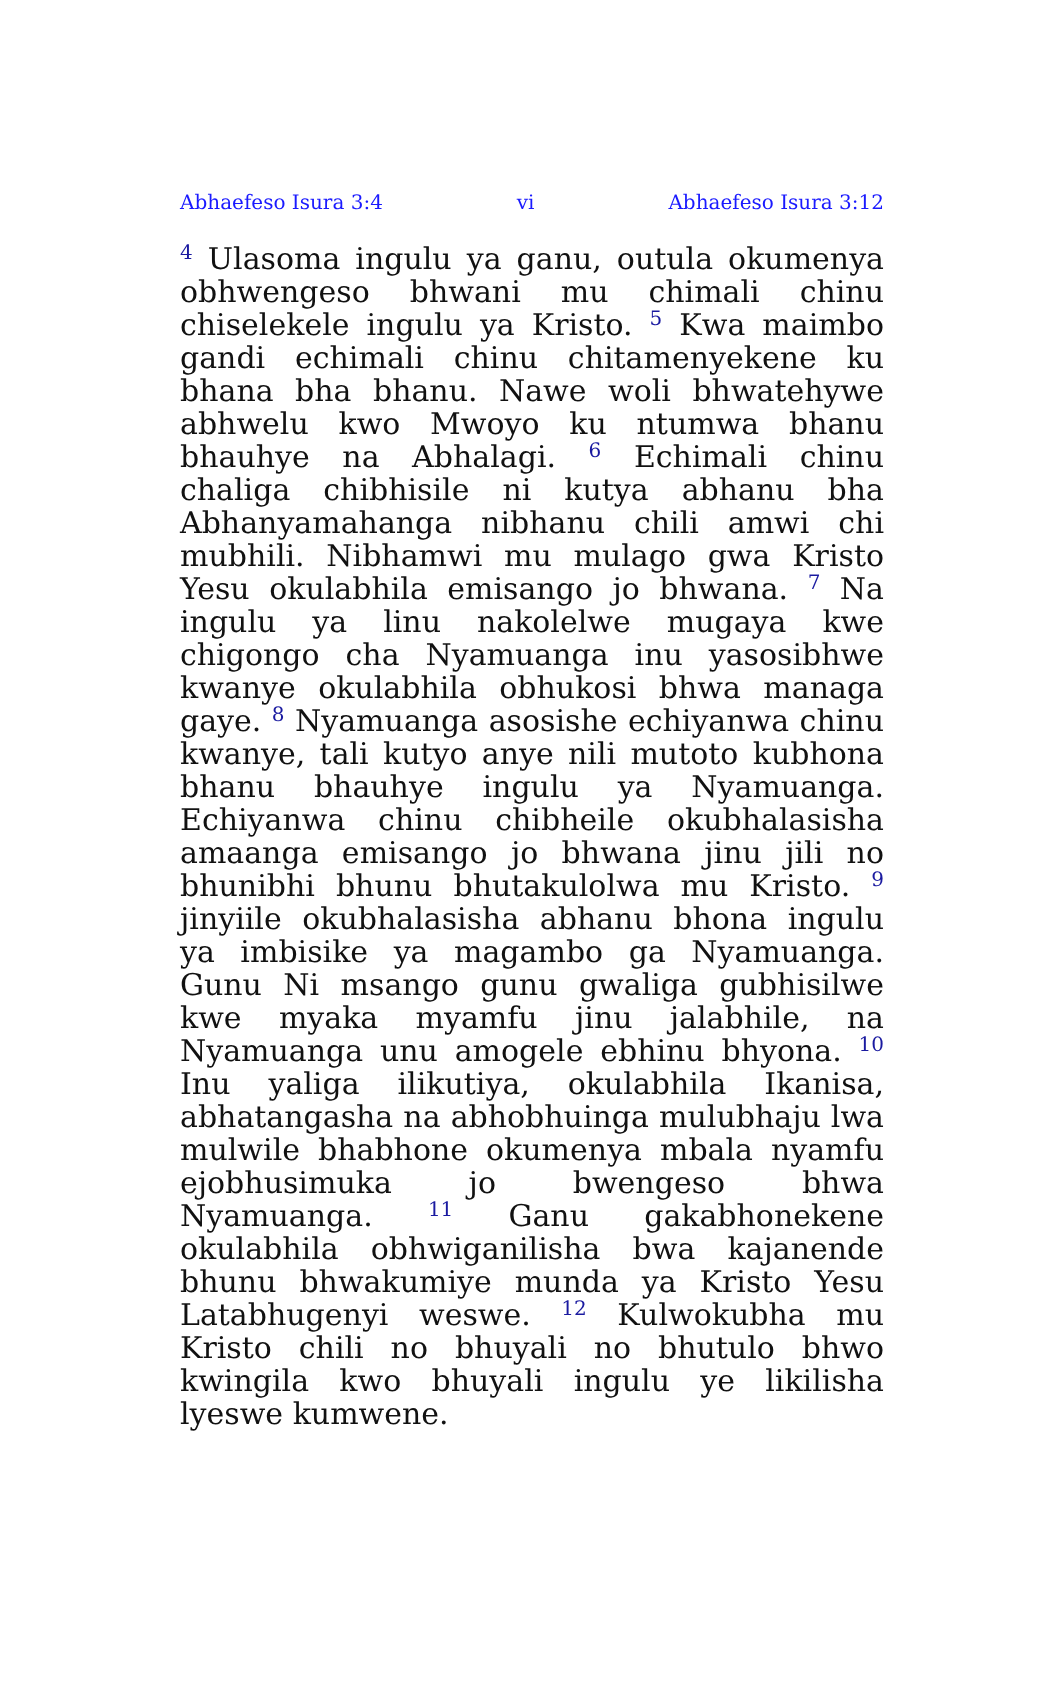Abhaefeso Isura 3:4 vi Abhaefeso Isura 3:12
<sup>4</sup> Ulasoma ingulu ya ganu, outula okumenya obhwengeso bhwani mu chimali chinu chiselekele ingulu ya Kristo. <sup>5</sup> Kwa maimbo gandi echimali chinu chitamenyekene ku bhana bha bhanu. Nawe woli bhwatehywe abhwelu kwo Mwoyo ku ntumwa bhanu bhauhye na Abhalagi. <sup>6</sup> Echimali chinu chaliga chibhisile ni kutya abhanu bha Abhanyamahanga nibhanu chili amwi chi mubhili. Nibhamwi mu mulago gwa Kristo Yesu okulabhila emisango jo bhwana. <sup>7</sup> Na ingulu ya linu nakolelwe mugaya kwe chigongo cha Nyamuanga inu yasosibhwe kwanye okulabhila obhukosi bhwa managa gaye. <sup>8</sup> Nyamuanga asosishe echiyanwa chinu kwanye, tali kutyo anye nili mutoto kubhona bhanu bhauhye ingulu ya Nyamuanga. Echiyanwa chinu chibheile okubhalasisha amaanga emisango jo bhwana jinu jili no bhunibhi bhunu bhutakulolwa mu Kristo. <sup>9</sup> jinyiile okubhalasisha abhanu bhona ingulu ya imbisike ya magambo ga Nyamuanga. Gunu Ni msango gunu gwaliga gubhisilwe kwe myaka myamfu jinu jalabhile, na Nyamuanga unu amogele ebhinu bhyona. <sup>10</sup> Inu yaliga ilikutiya, okulabhila Ikanisa, abhatangasha na abhobhuinga mulubhaju lwa mulwile bhabhone okumenya mbala nyamfu ejobhusimuka jo bwengeso bhwa Nyamuanga. <sup>11</sup> Ganu gakabhonekene okulabhila obhwiganilisha bwa kajanende bhunu bhwakumiye munda ya Kristo Yesu Latabhugenyi weswe. <sup>12</sup> Kulwokubha mu Kristo chili no bhuyali no bhutulo bhwo kwingila kwo bhuyali ingulu ye likilisha lyeswe kumwene.